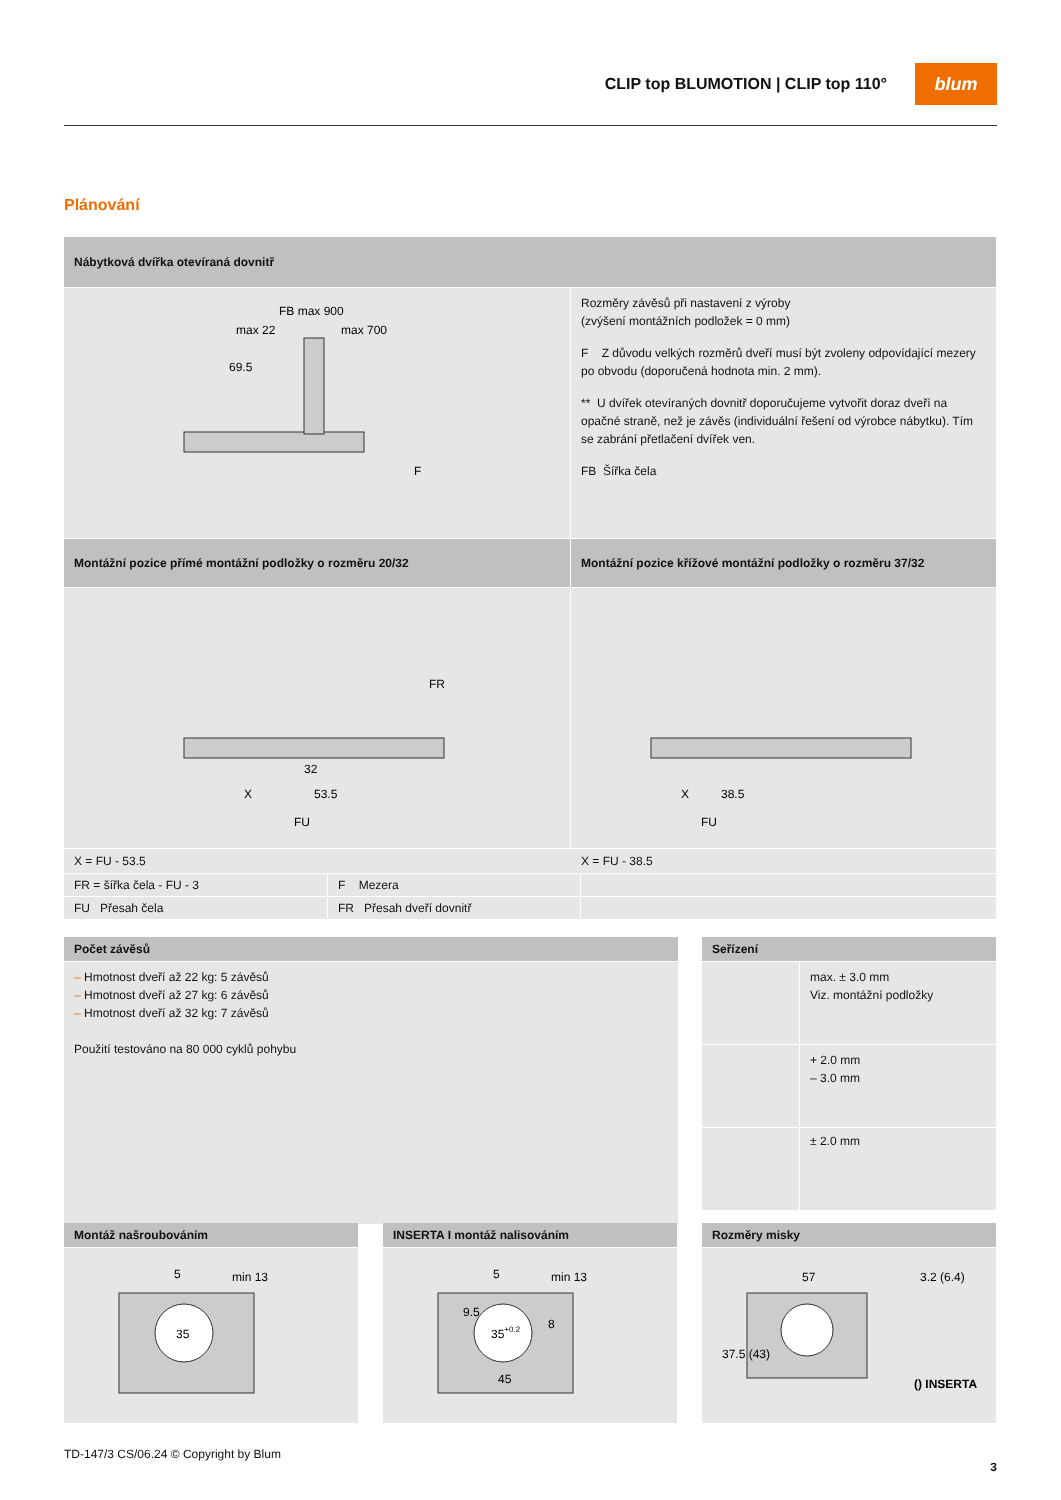CLIP top BLUMOTION | CLIP top 110°
blum
Plánování
Nábytková dvířka otevíraná dovnitř
FB max 900
max 22
max 700
69.5
F
Rozměry závěsů při nastavení z výroby
(zvýšení montážních podložek = 0 mm)
F Z důvodu velkých rozměrů dveří musí být zvoleny odpovídající mezery po obvodu (doporučená hodnota min. 2 mm).
** U dvířek otevíraných dovnitř doporučujeme vytvořit doraz dveří na opačné straně, než je závěs (individuální řešení od výrobce nábytku). Tím se zabrání přetlačení dvířek ven.
FB Šířka čela
Montážní pozice přímé montážní podložky o rozměru 20/32
X
53.5
32
FU
FR
Montážní pozice křížové montážní podložky o rozměru 37/32
X
38.5
FU
X = FU - 53.5 X = FU - 38.5
FR = šířka čela - FU - 3 F Mezera
FU Přesah čela FR Přesah dveří dovnitř
Počet závěsů
– Hmotnost dveří až 22 kg: 5 závěsů
– Hmotnost dveří až 27 kg: 6 závěsů
– Hmotnost dveří až 32 kg: 7 závěsů
Použití testováno na 80 000 cyklů pohybu
Seřízení
max. ± 3.0 mm
Viz. montážní podložky
+ 2.0 mm
– 3.0 mm
± 2.0 mm
Montáž našroubováním
35
5
min 13
INSERTA I montáž nalisováním
35+0.2
5
min 13
9.5
8
45
Rozměry misky
57
3.2 (6.4)
37.5 (43)
() INSERTA
TD-147/3 CS/06.24 © Copyright by Blum
3